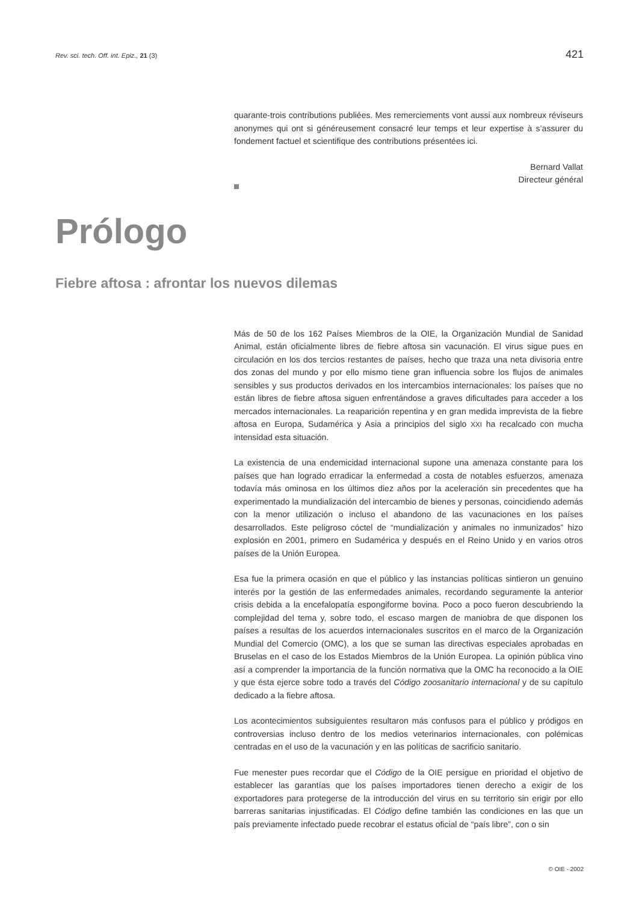Rev. sci. tech. Off. int. Epiz., 21 (3) 421
quarante-trois contributions publiées. Mes remerciements vont aussi aux nombreux réviseurs anonymes qui ont si généreusement consacré leur temps et leur expertise à s’assurer du fondement factuel et scientifique des contributions présentées ici.
Bernard Vallat
Directeur général
Prólogo
Fiebre aftosa : afrontar los nuevos dilemas
Más de 50 de los 162 Países Miembros de la OIE, la Organización Mundial de Sanidad Animal, están oficialmente libres de fiebre aftosa sin vacunación. El virus sigue pues en circulación en los dos tercios restantes de países, hecho que traza una neta divisoria entre dos zonas del mundo y por ello mismo tiene gran influencia sobre los flujos de animales sensibles y sus productos derivados en los intercambios internacionales: los países que no están libres de fiebre aftosa siguen enfrentándose a graves dificultades para acceder a los mercados internacionales. La reaparición repentina y en gran medida imprevista de la fiebre aftosa en Europa, Sudamérica y Asia a principios del siglo XXI ha recalcado con mucha intensidad esta situación.
La existencia de una endemicidad internacional supone una amenaza constante para los países que han logrado erradicar la enfermedad a costa de notables esfuerzos, amenaza todavía más ominosa en los últimos diez años por la aceleración sin precedentes que ha experimentado la mundialización del intercambio de bienes y personas, coincidiendo además con la menor utilización o incluso el abandono de las vacunaciones en los países desarrollados. Este peligroso cóctel de “mundialización y animales no inmunizados” hizo explosión en 2001, primero en Sudamérica y después en el Reino Unido y en varios otros países de la Unión Europea.
Esa fue la primera ocasión en que el público y las instancias políticas sintieron un genuino interés por la gestión de las enfermedades animales, recordando seguramente la anterior crisis debida a la encefalopatía espongiforme bovina. Poco a poco fueron descubriendo la complejidad del tema y, sobre todo, el escaso margen de maniobra de que disponen los países a resultas de los acuerdos internacionales suscritos en el marco de la Organización Mundial del Comercio (OMC), a los que se suman las directivas especiales aprobadas en Bruselas en el caso de los Estados Miembros de la Unión Europea. La opinión pública vino así a comprender la importancia de la función normativa que la OMC ha reconocido a la OIE y que ésta ejerce sobre todo a través del Código zoosanitario internacional y de su capítulo dedicado a la fiebre aftosa.
Los acontecimientos subsiguientes resultaron más confusos para el público y pródigos en controversias incluso dentro de los medios veterinarios internacionales, con polémicas centradas en el uso de la vacunación y en las políticas de sacrificio sanitario.
Fue menester pues recordar que el Código de la OIE persigue en prioridad el objetivo de establecer las garantías que los países importadores tienen derecho a exigir de los exportadores para protegerse de la introducción del virus en su territorio sin erigir por ello barreras sanitarias injustificadas. El Código define también las condiciones en las que un país previamente infectado puede recobrar el estatus oficial de “país libre”, con o sin
© OIE - 2002